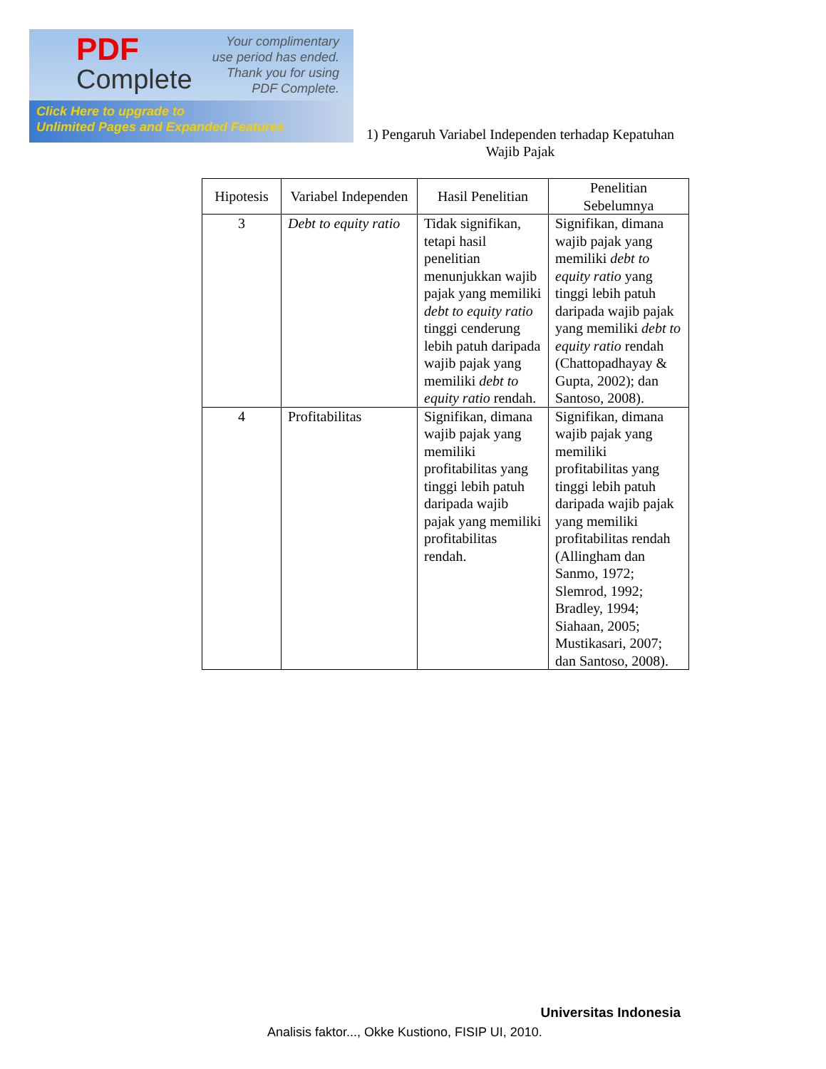PDF
Complete
Your complimentary
use period has ended.
Thank you for using
PDF Complete.
Click Here to upgrade to
Unlimited Pages and Expanded Features
1) Pengaruh Variabel Independen terhadap Kepatuhan
Wajib Pajak
| Hipotesis | Variabel Independen | Hasil Penelitian | Penelitian Sebelumnya |
| --- | --- | --- | --- |
| 3 | Debt to equity ratio | Tidak signifikan, tetapi hasil penelitian menunjukkan wajib pajak yang memiliki debt to equity ratio tinggi cenderung lebih patuh daripada wajib pajak yang memiliki debt to equity ratio rendah. | Signifikan, dimana wajib pajak yang memiliki debt to equity ratio yang tinggi lebih patuh daripada wajib pajak yang memiliki debt to equity ratio rendah (Chattopadhayay & Gupta, 2002); dan Santoso, 2008). |
| 4 | Profitabilitas | Signifikan, dimana wajib pajak yang memiliki profitabilitas yang tinggi lebih patuh daripada wajib pajak yang memiliki profitabilitas rendah. | Signifikan, dimana wajib pajak yang memiliki profitabilitas yang tinggi lebih patuh daripada wajib pajak yang memiliki profitabilitas rendah (Allingham dan Sanmo, 1972; Slemrod, 1992; Bradley, 1994; Siahaan, 2005; Mustikasari, 2007; dan Santoso, 2008). |
Universitas Indonesia
Analisis faktor..., Okke Kustiono, FISIP UI, 2010.